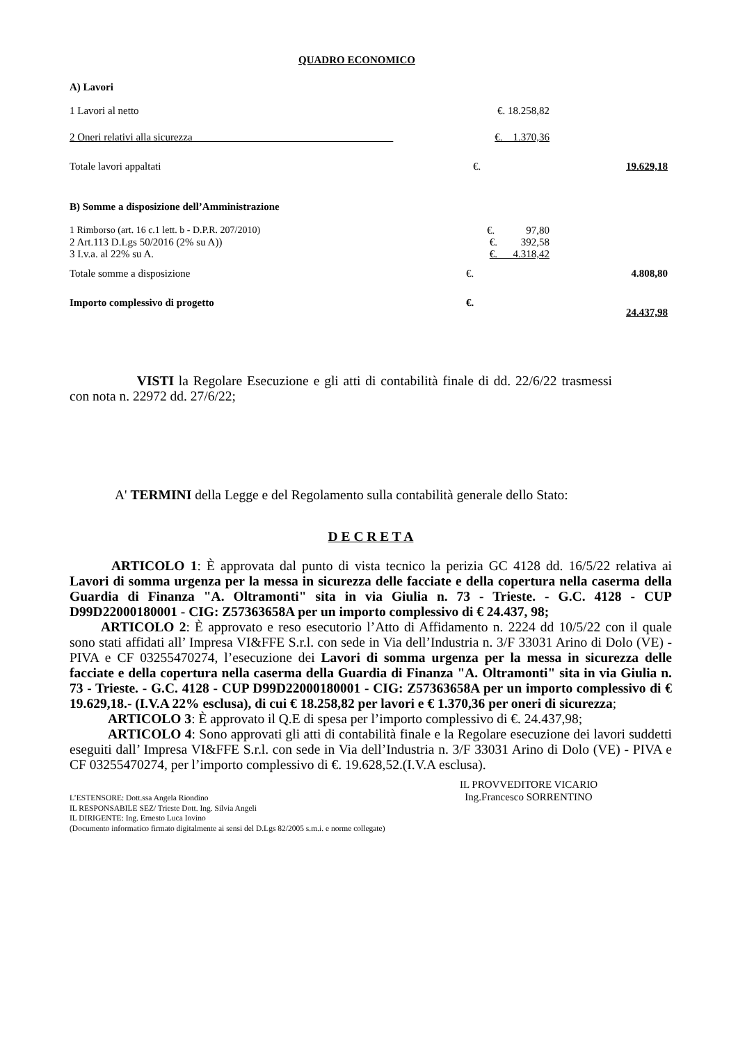QUADRO ECONOMICO
| A) Lavori | | |
| 1 Lavori al netto | €. 18.258,82 | |
| 2 Oneri relativi alla sicurezza | €. 1.370,36 | |
| Totale lavori appaltati | €. | 19.629,18 |
| B) Somme a disposizione dell’Amministrazione | | |
| 1 Rimborso (art. 16 c.1 lett. b - D.P.R. 207/2010) | €. 97,80 | |
| 2 Art.113 D.Lgs 50/2016 (2% su A)) | €. 392,58 | |
| 3 I.v.a. al 22% su A. | €. 4.318,42 | |
| Totale somme a disposizione | €. | 4.808,80 |
| Importo complessivo di progetto | €. | 24.437,98 |
VISTI la Regolare Esecuzione e gli atti di contabilità finale di dd. 22/6/22 trasmessi con nota n. 22972 dd. 27/6/22;
A' TERMINI della Legge e del Regolamento sulla contabilità generale dello Stato:
D E C R E T A
ARTICOLO 1: È approvata dal punto di vista tecnico la perizia GC 4128 dd. 16/5/22 relativa ai Lavori di somma urgenza per la messa in sicurezza delle facciate e della copertura nella caserma della Guardia di Finanza "A. Oltramonti" sita in via Giulia n. 73 - Trieste. - G.C. 4128 - CUP D99D22000180001 - CIG: Z57363658A per un importo complessivo di € 24.437, 98;
ARTICOLO 2: È approvato e reso esecutorio l’Atto di Affidamento n. 2224 dd 10/5/22 con il quale sono stati affidati all’ Impresa VI&FFE S.r.l. con sede in Via dell’Industria n. 3/F 33031 Arino di Dolo (VE) - PIVA e CF 03255470274, l’esecuzione dei Lavori di somma urgenza per la messa in sicurezza delle facciate e della copertura nella caserma della Guardia di Finanza "A. Oltramonti" sita in via Giulia n. 73 - Trieste. - G.C. 4128 - CUP D99D22000180001 - CIG: Z57363658A per un importo complessivo di € 19.629,18.- (I.V.A 22% esclusa), di cui € 18.258,82 per lavori e € 1.370,36 per oneri di sicurezza;
ARTICOLO 3: È approvato il Q.E di spesa per l’importo complessivo di €. 24.437,98;
ARTICOLO 4: Sono approvati gli atti di contabilità finale e la Regolare esecuzione dei lavori suddetti eseguiti dall’ Impresa VI&FFE S.r.l. con sede in Via dell’Industria n. 3/F 33031 Arino di Dolo (VE) - PIVA e CF 03255470274, per l’importo complessivo di €. 19.628,52.(I.V.A esclusa).
IL PROVVEDITORE VICARIO
Ing.Francesco SORRENTINO
L’ESTENSORE: Dott.ssa Angela Riondino
IL RESPONSABILE SEZ/ Trieste Dott. Ing. Silvia Angeli
IL DIRIGENTE: Ing. Ernesto Luca Iovino
(Documento informatico firmato digitalmente ai sensi del D.Lgs 82/2005 s.m.i. e norme collegate)